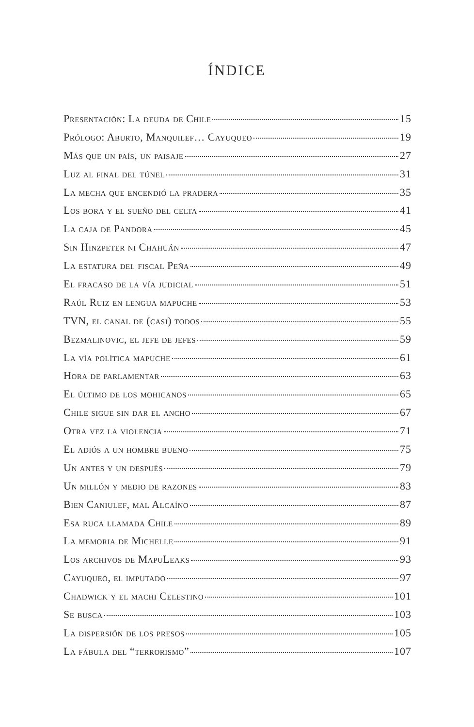ÍNDICE
Presentación: La deuda de Chile 15
Prólogo: Aburto, Manquilef… Cayuqueo 19
Más que un país, un paisaje 27
Luz al final del túnel 31
La mecha que encendió la pradera 35
Los bora y el sueño del celta 41
La caja de Pandora 45
Sin Hinzpeter ni Chahuán 47
La estatura del fiscal Peña 49
El fracaso de la vía judicial 51
Raúl Ruiz en lengua mapuche 53
TVN, el canal de (casi) todos 55
Bezmalinovic, el jefe de jefes 59
La vía política mapuche 61
Hora de parlamentar 63
El último de los mohicanos 65
Chile sigue sin dar el ancho 67
Otra vez la violencia 71
El adiós a un hombre bueno 75
Un antes y un después 79
Un millón y medio de razones 83
Bien Caniulef, mal Alcaíno 87
Esa ruca llamada Chile 89
La memoria de Michelle 91
Los archivos de MapuLeaks 93
Cayuqueo, el imputado 97
Chadwick y el machi Celestino 101
Se busca 103
La dispersión de los presos 105
La fábula del “terrorismo” 107